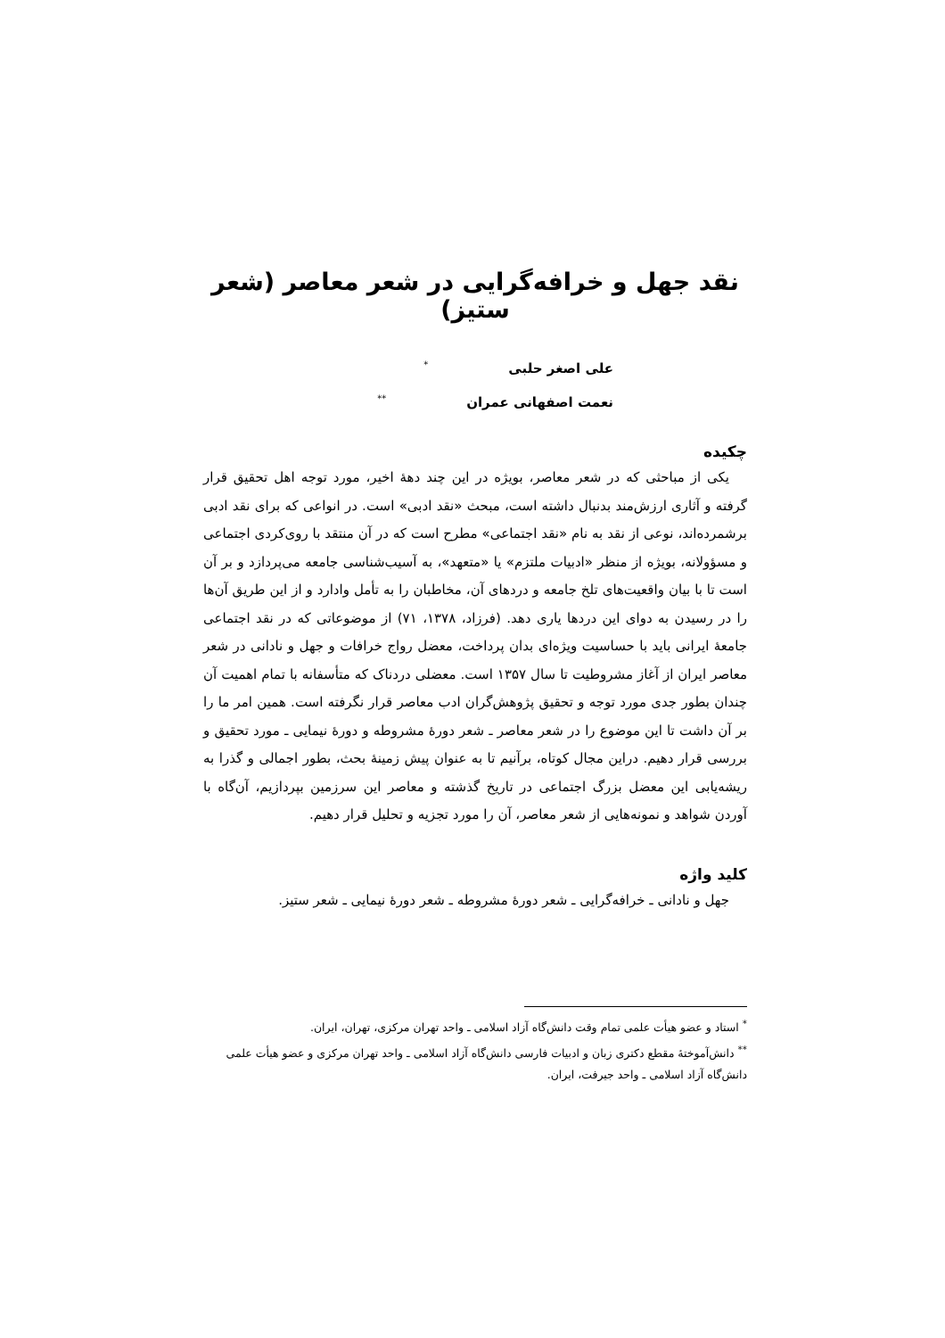نقد جهل و خرافه‌گرایی در شعر معاصر (شعر ستیز)
علی اصغر حلبی<sup>*</sup>
نعمت اصفهانی عمران<sup>**</sup>
چکیده
یکی از مباحثی که در شعر معاصر، بویژه در این چند دهۀ اخیر، مورد توجه اهل تحقیق قرار گرفته و آثاری ارزش‌مند بدنبال داشته است، مبحث «نقد ادبی» است. در انواعی که برای نقد ادبی برشمرده‌اند، نوعی از نقد به نام «نقد اجتماعی» مطرح است که در آن منتقد با روی‌کردی اجتماعی و مسؤولانه، بویژه از منظر «ادبیات ملتزم» یا «متعهد»، به آسیب‌شناسی جامعه می‌پردازد و بر آن است تا با بیان واقعیت‌های تلخ جامعه و دردهای آن، مخاطبان را به تأمل وادارد و از این طریق آن‌ها را در رسیدن به دوای این دردها یاری دهد. (فرزاد، ۱۳۷۸، ۷۱) از موضوعاتی که در نقد اجتماعی جامعۀ ایرانی باید با حساسیت ویژه‌ای بدان پرداخت، معضل رواج خرافات و جهل و نادانی در شعر معاصر ایران از آغاز مشروطیت تا سال ۱۳۵۷ است. معضلی دردناک که متأسفانه با تمام اهمیت آن چندان بطور جدی مورد توجه و تحقیق پژوهش‌گران ادب معاصر قرار نگرفته است. همین امر ما را بر آن داشت تا این موضوع را در شعر معاصر ـ شعر دورۀ مشروطه و دورۀ نیمایی ـ مورد تحقیق و بررسی قرار دهیم. دراین مجال کوتاه، برآنیم تا به عنوان پیش زمینۀ بحث، بطور اجمالی و گذرا به ریشه‌یابی این معضل بزرگ اجتماعی در تاریخ گذشته و معاصر این سرزمین بپردازیم، آن‌گاه با آوردن شواهد و نمونه‌هایی از شعر معاصر، آن را مورد تجزیه و تحلیل قرار دهیم.
کلید واژه
جهل و نادانی ـ خرافه‌گرایی ـ شعر دورۀ مشروطه ـ شعر دورۀ نیمایی ـ شعر ستیز.
<sup>*</sup> استاد و عضو هیأت علمی تمام وقت دانش‌گاه آزاد اسلامی ـ واحد تهران مرکزی، تهران، ایران.
<sup>**</sup> دانش‌آموختۀ مقطع دکتری زبان و ادبیات فارسی دانش‌گاه آزاد اسلامی ـ واحد تهران مرکزی و عضو هیأت علمی دانش‌گاه آزاد اسلامی ـ واحد جیرفت، ایران.